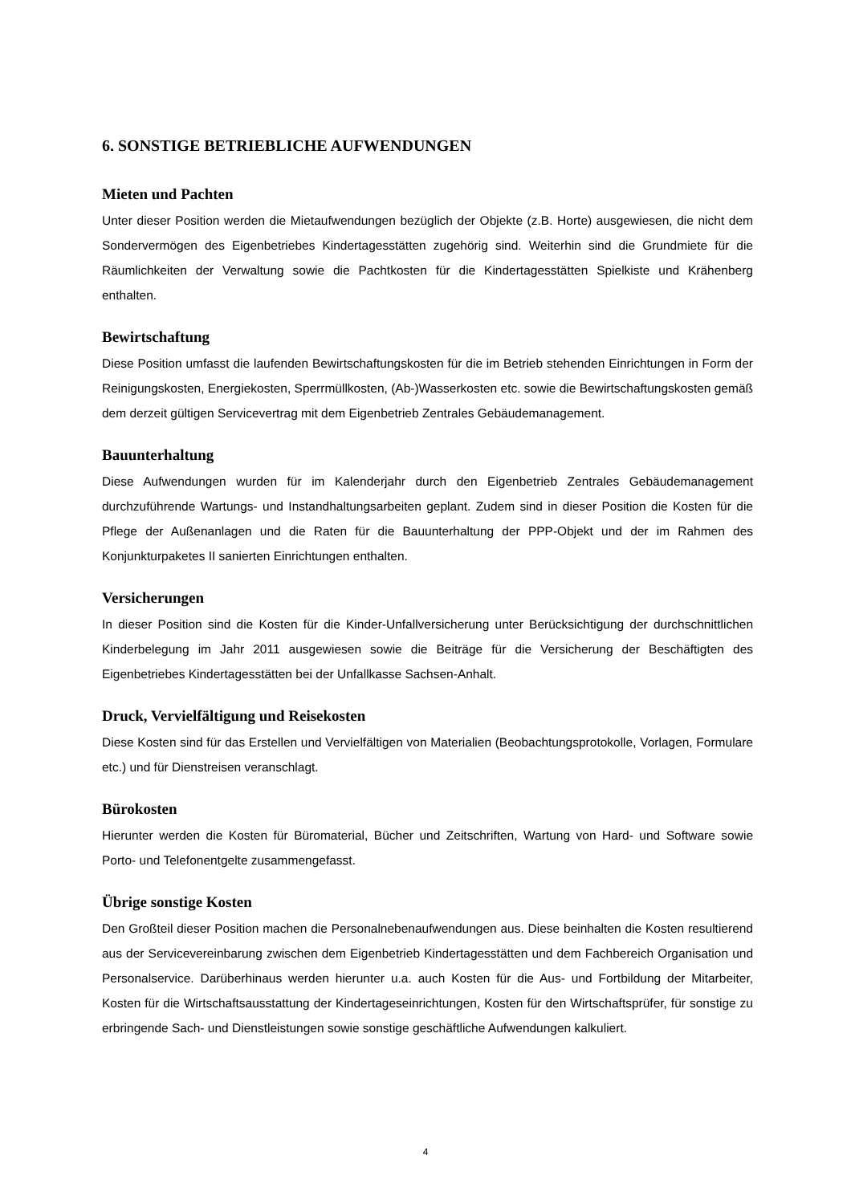6. SONSTIGE BETRIEBLICHE AUFWENDUNGEN
Mieten und Pachten
Unter dieser Position werden die Mietaufwendungen bezüglich der Objekte (z.B. Horte) ausgewiesen, die nicht dem Sondervermögen des Eigenbetriebes Kindertagesstätten zugehörig sind. Weiterhin sind die Grundmiete für die Räumlichkeiten der Verwaltung sowie die Pachtkosten für die Kindertagesstätten Spielkiste und Krähenberg enthalten.
Bewirtschaftung
Diese Position umfasst die laufenden Bewirtschaftungskosten für die im Betrieb stehenden Einrichtungen in Form der Reinigungskosten, Energiekosten, Sperrmüllkosten, (Ab-)Wasserkosten etc. sowie die Bewirtschaftungskosten gemäß dem derzeit gültigen Servicevertrag mit dem Eigenbetrieb Zentrales Gebäudemanagement.
Bauunterhaltung
Diese Aufwendungen wurden für im Kalenderjahr durch den Eigenbetrieb Zentrales Gebäudemanagement durchzuführende Wartungs- und Instandhaltungsarbeiten geplant. Zudem sind in dieser Position die Kosten für die Pflege der Außenanlagen und die Raten für die Bauunterhaltung der PPP-Objekt und der im Rahmen des Konjunkturpaketes II sanierten Einrichtungen enthalten.
Versicherungen
In dieser Position sind die Kosten für die Kinder-Unfallversicherung unter Berücksichtigung der durchschnittlichen Kinderbelegung im Jahr 2011 ausgewiesen sowie die Beiträge für die Versicherung der Beschäftigten des Eigenbetriebes Kindertagesstätten bei der Unfallkasse Sachsen-Anhalt.
Druck, Vervielfältigung und Reisekosten
Diese Kosten sind für das Erstellen und Vervielfältigen von Materialien (Beobachtungsprotokolle, Vorlagen, Formulare etc.) und für Dienstreisen veranschlagt.
Bürokosten
Hierunter werden die Kosten für Büromaterial, Bücher und Zeitschriften, Wartung von Hard- und Software sowie Porto- und Telefonentgelte zusammengefasst.
Übrige sonstige Kosten
Den Großteil dieser Position machen die Personalnebenaufwendungen aus. Diese beinhalten die Kosten resultierend aus der Servicevereinbarung zwischen dem Eigenbetrieb Kindertagesstätten und dem Fachbereich Organisation und Personalservice. Darüberhinaus werden hierunter u.a. auch Kosten für die Aus- und Fortbildung der Mitarbeiter, Kosten für die Wirtschaftsausstattung der Kindertageseinrichtungen, Kosten für den Wirtschaftsprüfer, für sonstige zu erbringende Sach- und Dienstleistungen sowie sonstige geschäftliche Aufwendungen kalkuliert.
4